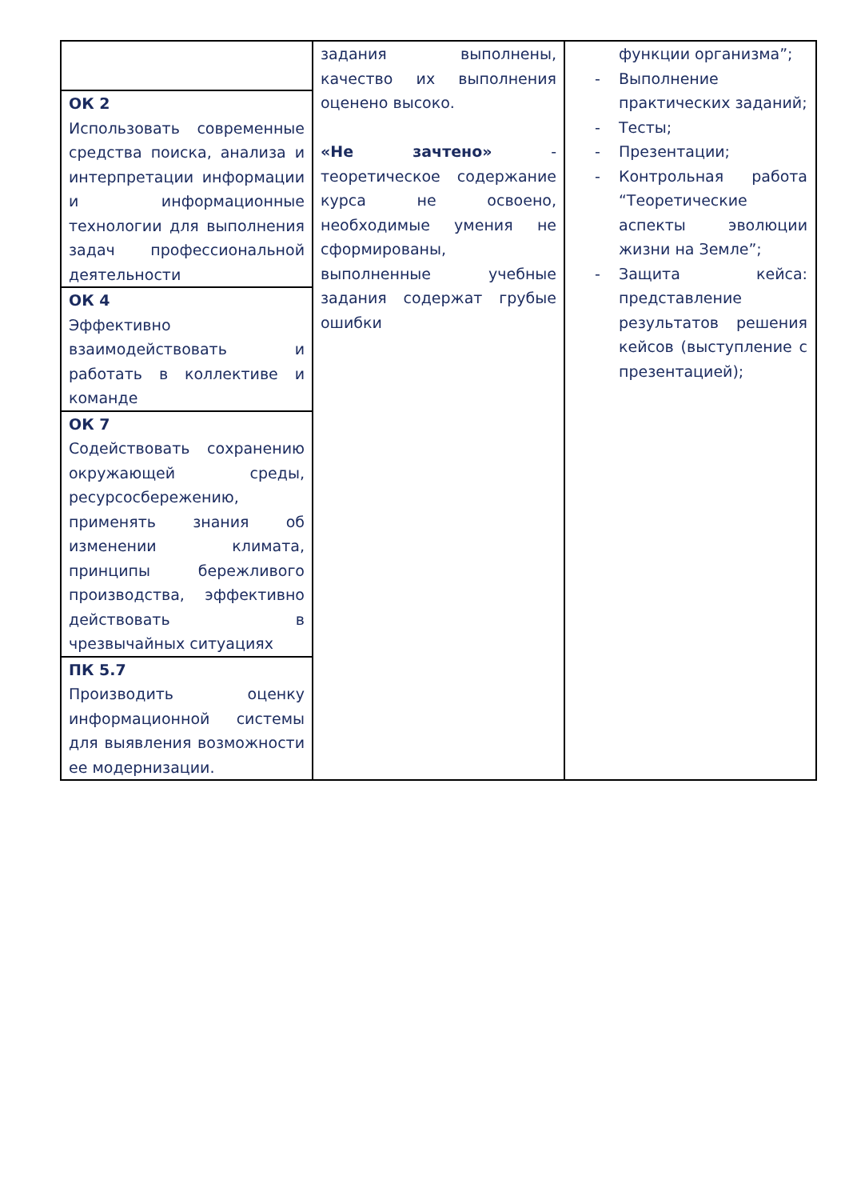| | задания выполнены, качество их выполнения оценено высоко. «Не зачтено» - теоретическое содержание курса не освоено, необходимые умения не сформированы, выполненные учебные задания содержат грубые ошибки | функции организма”; - Выполнение практических заданий; - Тесты; - Презентации; - Контрольная работа “Теоретические аспекты эволюции жизни на Земле”; - Защита кейса: представление результатов решения кейсов (выступление с презентацией); |
| ОК 2 Использовать современные средства поиска, анализа и интерпретации информации и информационные технологии для выполнения задач профессиональной деятельности | | |
| ОК 4 Эффективно взаимодействовать и работать в коллективе и команде | | |
| ОК 7 Содействовать сохранению окружающей среды, ресурсосбережению, применять знания об изменении климата, принципы бережливого производства, эффективно действовать в чрезвычайных ситуациях | | |
| ПК 5.7 Производить оценку информационной системы для выявления возможности ее модернизации. | | |